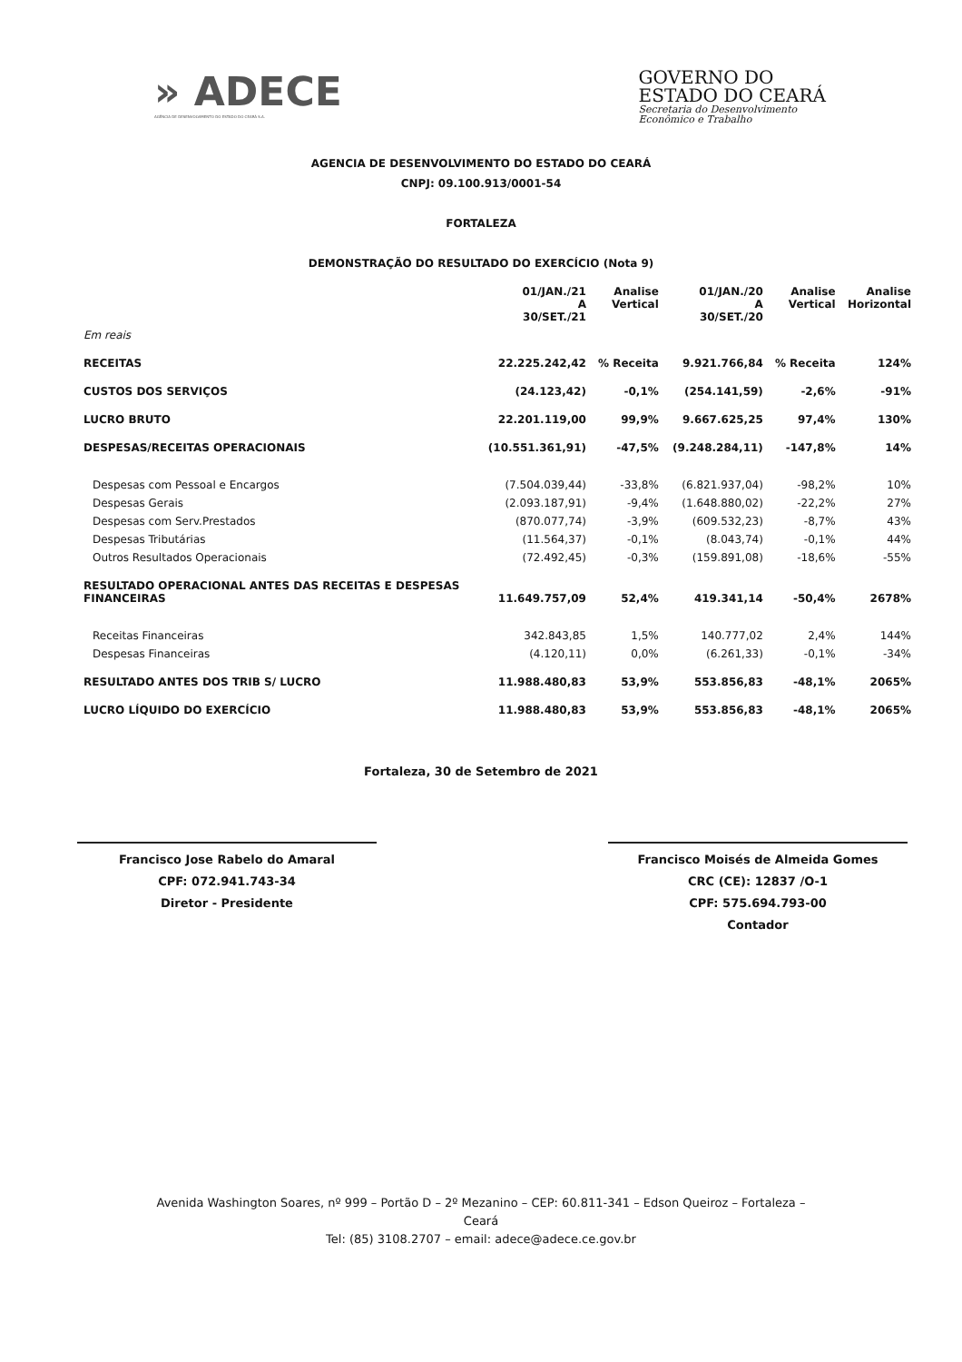» ADECE
AGÊNCIA DE DESENVOLVIMENTO DO ESTADO DO CEARÁ S.A.
GOVERNO DO
ESTADO DO CEARÁ
Secretaria do Desenvolvimento
Econômico e Trabalho
AGENCIA DE DESENVOLVIMENTO DO ESTADO DO CEARÁ
CNPJ: 09.100.913/0001-54
FORTALEZA
DEMONSTRAÇÃO DO RESULTADO DO EXERCÍCIO (Nota 9)
| | 01/JAN./21 A 30/SET./21 | Analise Vertical | 01/JAN./20 A 30/SET./20 | Analise Vertical | Analise Horizontal |
| --- | --- | --- | --- | --- | --- |
| Em reais | | | | | |
| RECEITAS | 22.225.242,42 | % Receita | 9.921.766,84 | % Receita | 124% |
| CUSTOS DOS SERVIÇOS | (24.123,42) | -0,1% | (254.141,59) | -2,6% | -91% |
| LUCRO BRUTO | 22.201.119,00 | 99,9% | 9.667.625,25 | 97,4% | 130% |
| DESPESAS/RECEITAS OPERACIONAIS | (10.551.361,91) | -47,5% | (9.248.284,11) | -147,8% | 14% |
| Despesas com Pessoal e Encargos | (7.504.039,44) | -33,8% | (6.821.937,04) | -98,2% | 10% |
| Despesas Gerais | (2.093.187,91) | -9,4% | (1.648.880,02) | -22,2% | 27% |
| Despesas com Serv.Prestados | (870.077,74) | -3,9% | (609.532,23) | -8,7% | 43% |
| Despesas Tributárias | (11.564,37) | -0,1% | (8.043,74) | -0,1% | 44% |
| Outros Resultados Operacionais | (72.492,45) | -0,3% | (159.891,08) | -18,6% | -55% |
| RESULTADO OPERACIONAL ANTES DAS RECEITAS E DESPESAS FINANCEIRAS | 11.649.757,09 | 52,4% | 419.341,14 | -50,4% | 2678% |
| Receitas Financeiras | 342.843,85 | 1,5% | 140.777,02 | 2,4% | 144% |
| Despesas Financeiras | (4.120,11) | 0,0% | (6.261,33) | -0,1% | -34% |
| RESULTADO ANTES DOS TRIB S/ LUCRO | 11.988.480,83 | 53,9% | 553.856,83 | -48,1% | 2065% |
| LUCRO LÍQUIDO DO EXERCÍCIO | 11.988.480,83 | 53,9% | 553.856,83 | -48,1% | 2065% |
Fortaleza, 30 de Setembro de 2021
Francisco Jose Rabelo do Amaral
CPF: 072.941.743-34
Diretor - Presidente
Francisco Moisés de Almeida Gomes
CRC (CE): 12837 /O-1
CPF: 575.694.793-00
Contador
Avenida Washington Soares, nº 999 – Portão D – 2º Mezanino – CEP: 60.811-341 – Edson Queiroz – Fortaleza –
Ceará
Tel: (85) 3108.2707 – email: adece@adece.ce.gov.br